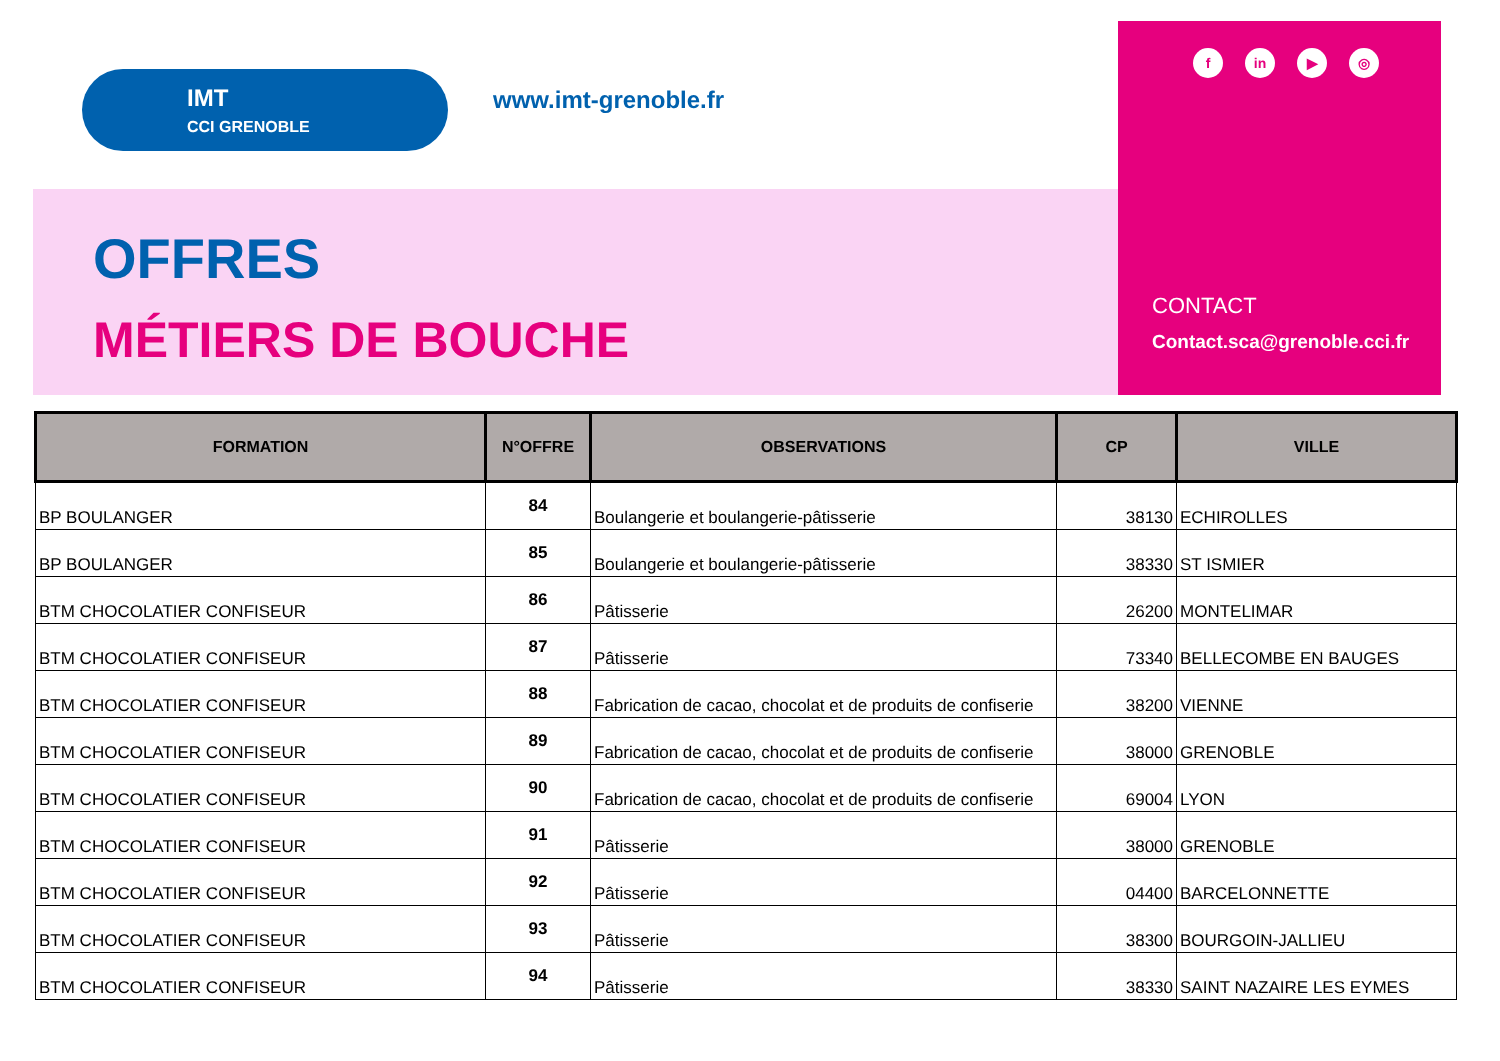IMT
CCI GRENOBLE
www.imt-grenoble.fr
OFFRES
MÉTIERS DE BOUCHE
fin ▶ ◎
CONTACT
Contact.sca@grenoble.cci.fr
| FORMATION | N°OFFRE | OBSERVATIONS | CP | VILLE |
| --- | --- | --- | --- | --- |
| BP BOULANGER | 84 | Boulangerie et boulangerie-pâtisserie | 38130 | ECHIROLLES |
| BP BOULANGER | 85 | Boulangerie et boulangerie-pâtisserie | 38330 | ST ISMIER |
| BTM CHOCOLATIER CONFISEUR | 86 | Pâtisserie | 26200 | MONTELIMAR |
| BTM CHOCOLATIER CONFISEUR | 87 | Pâtisserie | 73340 | BELLECOMBE EN BAUGES |
| BTM CHOCOLATIER CONFISEUR | 88 | Fabrication de cacao, chocolat et de produits de confiserie | 38200 | VIENNE |
| BTM CHOCOLATIER CONFISEUR | 89 | Fabrication de cacao, chocolat et de produits de confiserie | 38000 | GRENOBLE |
| BTM CHOCOLATIER CONFISEUR | 90 | Fabrication de cacao, chocolat et de produits de confiserie | 69004 | LYON |
| BTM CHOCOLATIER CONFISEUR | 91 | Pâtisserie | 38000 | GRENOBLE |
| BTM CHOCOLATIER CONFISEUR | 92 | Pâtisserie | 04400 | BARCELONNETTE |
| BTM CHOCOLATIER CONFISEUR | 93 | Pâtisserie | 38300 | BOURGOIN-JALLIEU |
| BTM CHOCOLATIER CONFISEUR | 94 | Pâtisserie | 38330 | SAINT NAZAIRE LES EYMES |